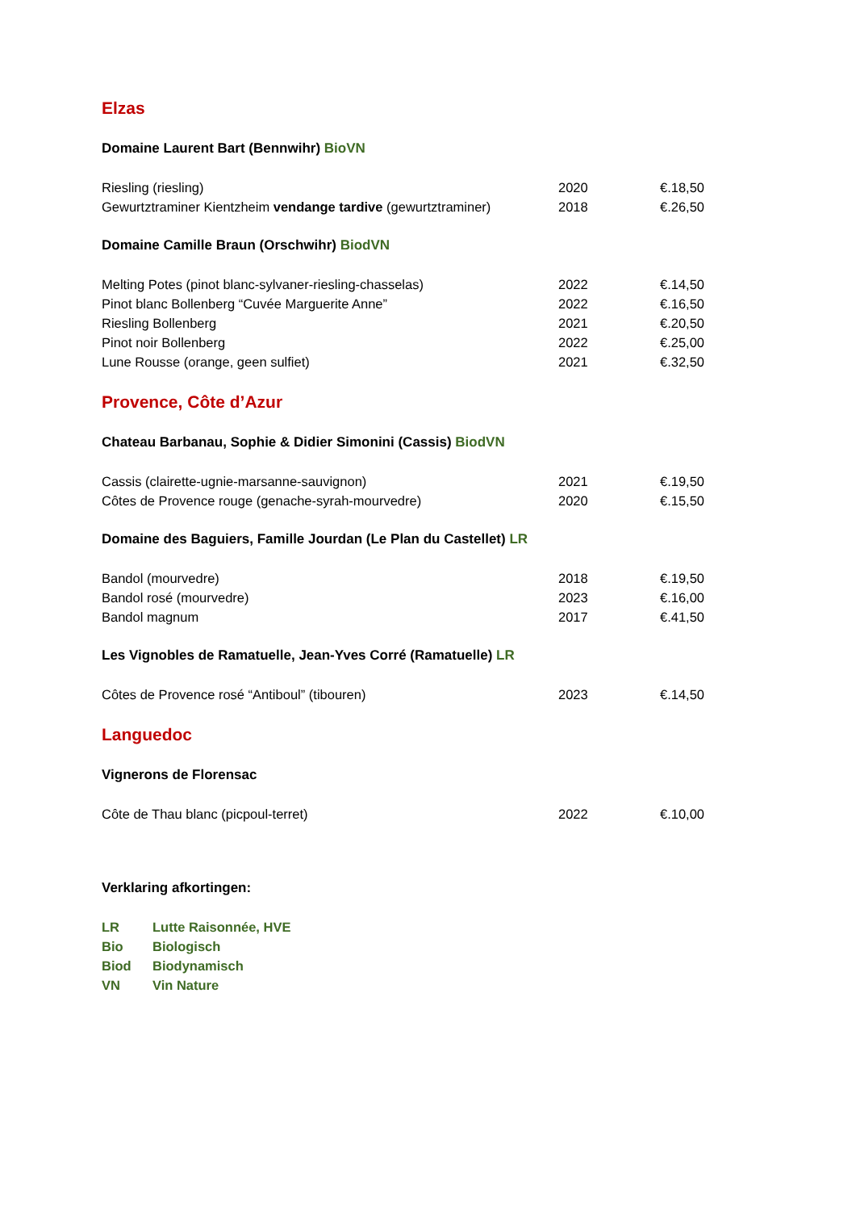Elzas
Domaine Laurent Bart (Bennwihr) BioVN
| Riesling (riesling) | 2020 | €.18,50 |
| Gewurtztraminer Kientzheim vendange tardive (gewurtztraminer) | 2018 | €.26,50 |
Domaine Camille Braun (Orschwihr) BiodVN
| Melting Potes (pinot blanc-sylvaner-riesling-chasselas) | 2022 | €.14,50 |
| Pinot blanc Bollenberg “Cuvée Marguerite Anne” | 2022 | €.16,50 |
| Riesling Bollenberg | 2021 | €.20,50 |
| Pinot noir Bollenberg | 2022 | €.25,00 |
| Lune Rousse (orange, geen sulfiet) | 2021 | €.32,50 |
Provence, Côte d’Azur
Chateau Barbanau, Sophie & Didier Simonini (Cassis) BiodVN
| Cassis (clairette-ugnie-marsanne-sauvignon) | 2021 | €.19,50 |
| Côtes de Provence rouge (genache-syrah-mourvedre) | 2020 | €.15,50 |
Domaine des Baguiers, Famille Jourdan (Le Plan du Castellet) LR
| Bandol (mourvedre) | 2018 | €.19,50 |
| Bandol rosé (mourvedre) | 2023 | €.16,00 |
| Bandol magnum | 2017 | €.41,50 |
Les Vignobles de Ramatuelle, Jean-Yves Corré (Ramatuelle) LR
| Côtes de Provence rosé “Antiboul” (tibouren) | 2023 | €.14,50 |
Languedoc
Vignerons de Florensac
| Côte de Thau blanc (picpoul-terret) | 2022 | €.10,00 |
Verklaring afkortingen:
| LR | Lutte Raisonnée, HVE |
| Bio | Biologisch |
| Biod | Biodynamisch |
| VN | Vin Nature |